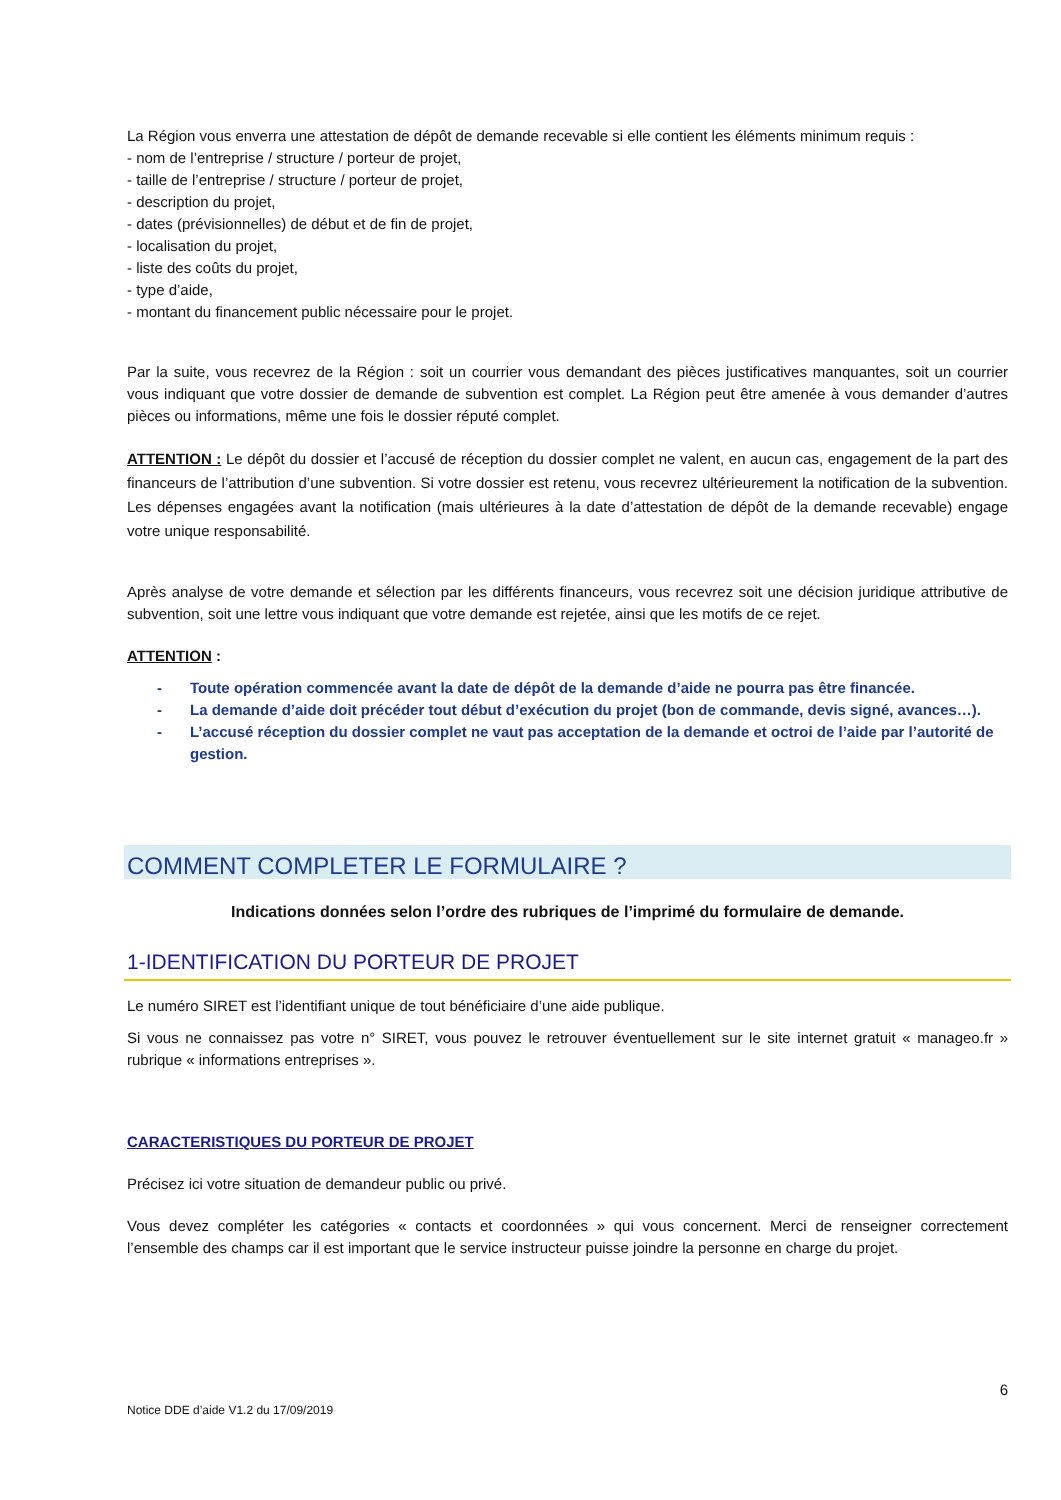La Région vous enverra une attestation de dépôt de demande recevable si elle contient les éléments minimum requis :
- nom de l’entreprise / structure / porteur de projet,
- taille de l’entreprise / structure / porteur de projet,
- description du projet,
- dates (prévisionnelles) de début et de fin de projet,
- localisation du projet,
- liste des coûts du projet,
- type d’aide,
- montant du financement public nécessaire pour le projet.
Par la suite, vous recevrez de la Région : soit un courrier vous demandant des pièces justificatives manquantes, soit un courrier vous indiquant que votre dossier de demande de subvention est complet. La Région peut être amenée à vous demander d’autres pièces ou informations, même une fois le dossier réputé complet.
ATTENTION : Le dépôt du dossier et l’accusé de réception du dossier complet ne valent, en aucun cas, engagement de la part des financeurs de l’attribution d’une subvention. Si votre dossier est retenu, vous recevrez ultérieurement la notification de la subvention. Les dépenses engagées avant la notification (mais ultérieures à la date d’attestation de dépôt de la demande recevable) engage votre unique responsabilité.
Après analyse de votre demande et sélection par les différents financeurs, vous recevrez soit une décision juridique attributive de subvention, soit une lettre vous indiquant que votre demande est rejetée, ainsi que les motifs de ce rejet.
ATTENTION :
- Toute opération commencée avant la date de dépôt de la demande d’aide ne pourra pas être financée.
- La demande d’aide doit précéder tout début d’exécution du projet (bon de commande, devis signé, avances…).
- L’accusé réception du dossier complet ne vaut pas acceptation de la demande et octroi de l’aide par l’autorité de gestion.
COMMENT COMPLETER LE FORMULAIRE ?
Indications données selon l’ordre des rubriques de l’imprimé du formulaire de demande.
1-IDENTIFICATION DU PORTEUR DE PROJET
Le numéro SIRET est l’identifiant unique de tout bénéficiaire d’une aide publique.
Si vous ne connaissez pas votre n° SIRET, vous pouvez le retrouver éventuellement sur le site internet gratuit « manageo.fr » rubrique « informations entreprises ».
CARACTERISTIQUES DU PORTEUR DE PROJET
Précisez ici votre situation de demandeur public ou privé.
Vous devez compléter les catégories « contacts et coordonnées » qui vous concernent. Merci de renseigner correctement l’ensemble des champs car il est important que le service instructeur puisse joindre la personne en charge du projet.
Notice DDE d’aide V1.2 du 17/09/2019 6